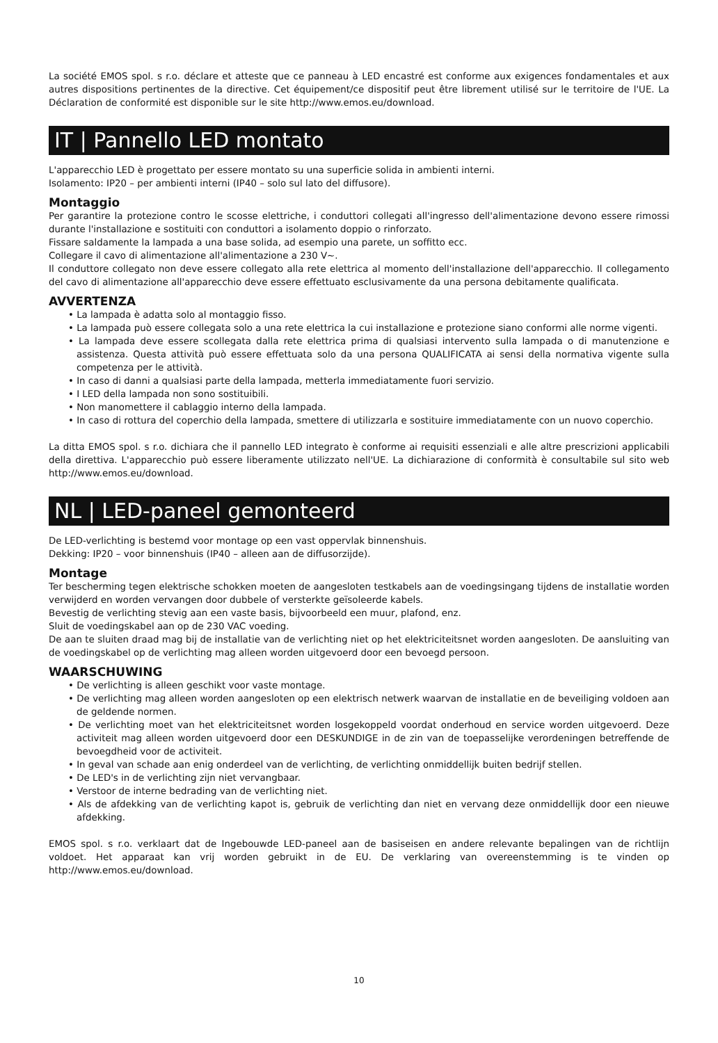La société EMOS spol. s r.o. déclare et atteste que ce panneau à LED encastré est conforme aux exigences fondamentales et aux autres dispositions pertinentes de la directive. Cet équipement/ce dispositif peut être librement utilisé sur le territoire de l'UE. La Déclaration de conformité est disponible sur le site http://www.emos.eu/download.
IT | Pannello LED montato
L'apparecchio LED è progettato per essere montato su una superficie solida in ambienti interni.
Isolamento: IP20 – per ambienti interni (IP40 – solo sul lato del diffusore).
Montaggio
Per garantire la protezione contro le scosse elettriche, i conduttori collegati all'ingresso dell'alimentazione devono essere rimossi durante l'installazione e sostituiti con conduttori a isolamento doppio o rinforzato.
Fissare saldamente la lampada a una base solida, ad esempio una parete, un soffitto ecc.
Collegare il cavo di alimentazione all'alimentazione a 230 V~.
Il conduttore collegato non deve essere collegato alla rete elettrica al momento dell'installazione dell'apparecchio. Il collegamento del cavo di alimentazione all'apparecchio deve essere effettuato esclusivamente da una persona debitamente qualificata.
AVVERTENZA
• La lampada è adatta solo al montaggio fisso.
• La lampada può essere collegata solo a una rete elettrica la cui installazione e protezione siano conformi alle norme vigenti.
• La lampada deve essere scollegata dalla rete elettrica prima di qualsiasi intervento sulla lampada o di manutenzione e assistenza. Questa attività può essere effettuata solo da una persona QUALIFICATA ai sensi della normativa vigente sulla competenza per le attività.
• In caso di danni a qualsiasi parte della lampada, metterla immediatamente fuori servizio.
• I LED della lampada non sono sostituibili.
• Non manomettere il cablaggio interno della lampada.
• In caso di rottura del coperchio della lampada, smettere di utilizzarla e sostituire immediatamente con un nuovo coperchio.
La ditta EMOS spol. s r.o. dichiara che il pannello LED integrato è conforme ai requisiti essenziali e alle altre prescrizioni applicabili della direttiva. L'apparecchio può essere liberamente utilizzato nell'UE. La dichiarazione di conformità è consultabile sul sito web http://www.emos.eu/download.
NL | LED-paneel gemonteerd
De LED-verlichting is bestemd voor montage op een vast oppervlak binnenshuis.
Dekking: IP20 – voor binnenshuis (IP40 – alleen aan de diffusorzijde).
Montage
Ter bescherming tegen elektrische schokken moeten de aangesloten testkabels aan de voedingsingang tijdens de installatie worden verwijderd en worden vervangen door dubbele of versterkte geïsoleerde kabels.
Bevestig de verlichting stevig aan een vaste basis, bijvoorbeeld een muur, plafond, enz.
Sluit de voedingskabel aan op de 230 VAC voeding.
De aan te sluiten draad mag bij de installatie van de verlichting niet op het elektriciteitsnet worden aangesloten. De aansluiting van de voedingskabel op de verlichting mag alleen worden uitgevoerd door een bevoegd persoon.
WAARSCHUWING
• De verlichting is alleen geschikt voor vaste montage.
• De verlichting mag alleen worden aangesloten op een elektrisch netwerk waarvan de installatie en de beveiliging voldoen aan de geldende normen.
• De verlichting moet van het elektriciteitsnet worden losgekoppeld voordat onderhoud en service worden uitgevoerd. Deze activiteit mag alleen worden uitgevoerd door een DESKUNDIGE in de zin van de toepasselijke verordeningen betreffende de bevoegdheid voor de activiteit.
• In geval van schade aan enig onderdeel van de verlichting, de verlichting onmiddellijk buiten bedrijf stellen.
• De LED's in de verlichting zijn niet vervangbaar.
• Verstoor de interne bedrading van de verlichting niet.
• Als de afdekking van de verlichting kapot is, gebruik de verlichting dan niet en vervang deze onmiddellijk door een nieuwe afdekking.
EMOS spol. s r.o. verklaart dat de Ingebouwde LED-paneel aan de basiseisen en andere relevante bepalingen van de richtlijn voldoet. Het apparaat kan vrij worden gebruikt in de EU. De verklaring van overeenstemming is te vinden op http://www.emos.eu/download.
10